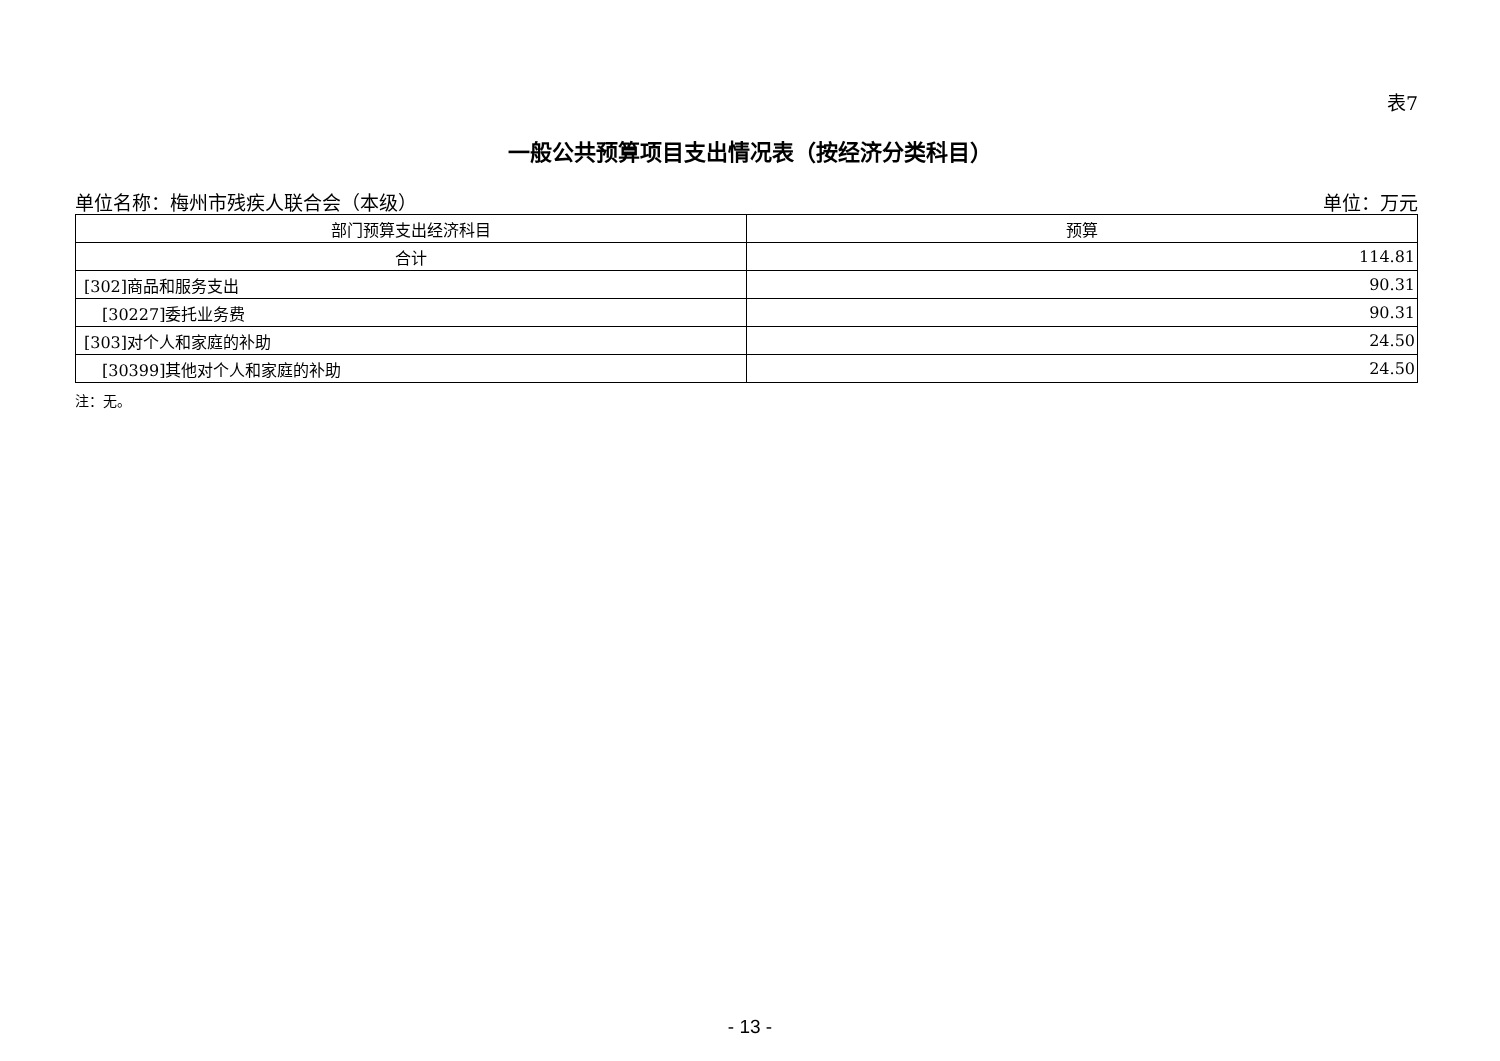表7
一般公共预算项目支出情况表（按经济分类科目）
单位名称：梅州市残疾人联合会（本级） 单位：万元
| 部门预算支出经济科目 | 预算 |
| --- | --- |
| 合计 | 114.81 |
| [302]商品和服务支出 | 90.31 |
| [30227]委托业务费 | 90.31 |
| [303]对个人和家庭的补助 | 24.50 |
| [30399]其他对个人和家庭的补助 | 24.50 |
注：无。
- 13 -